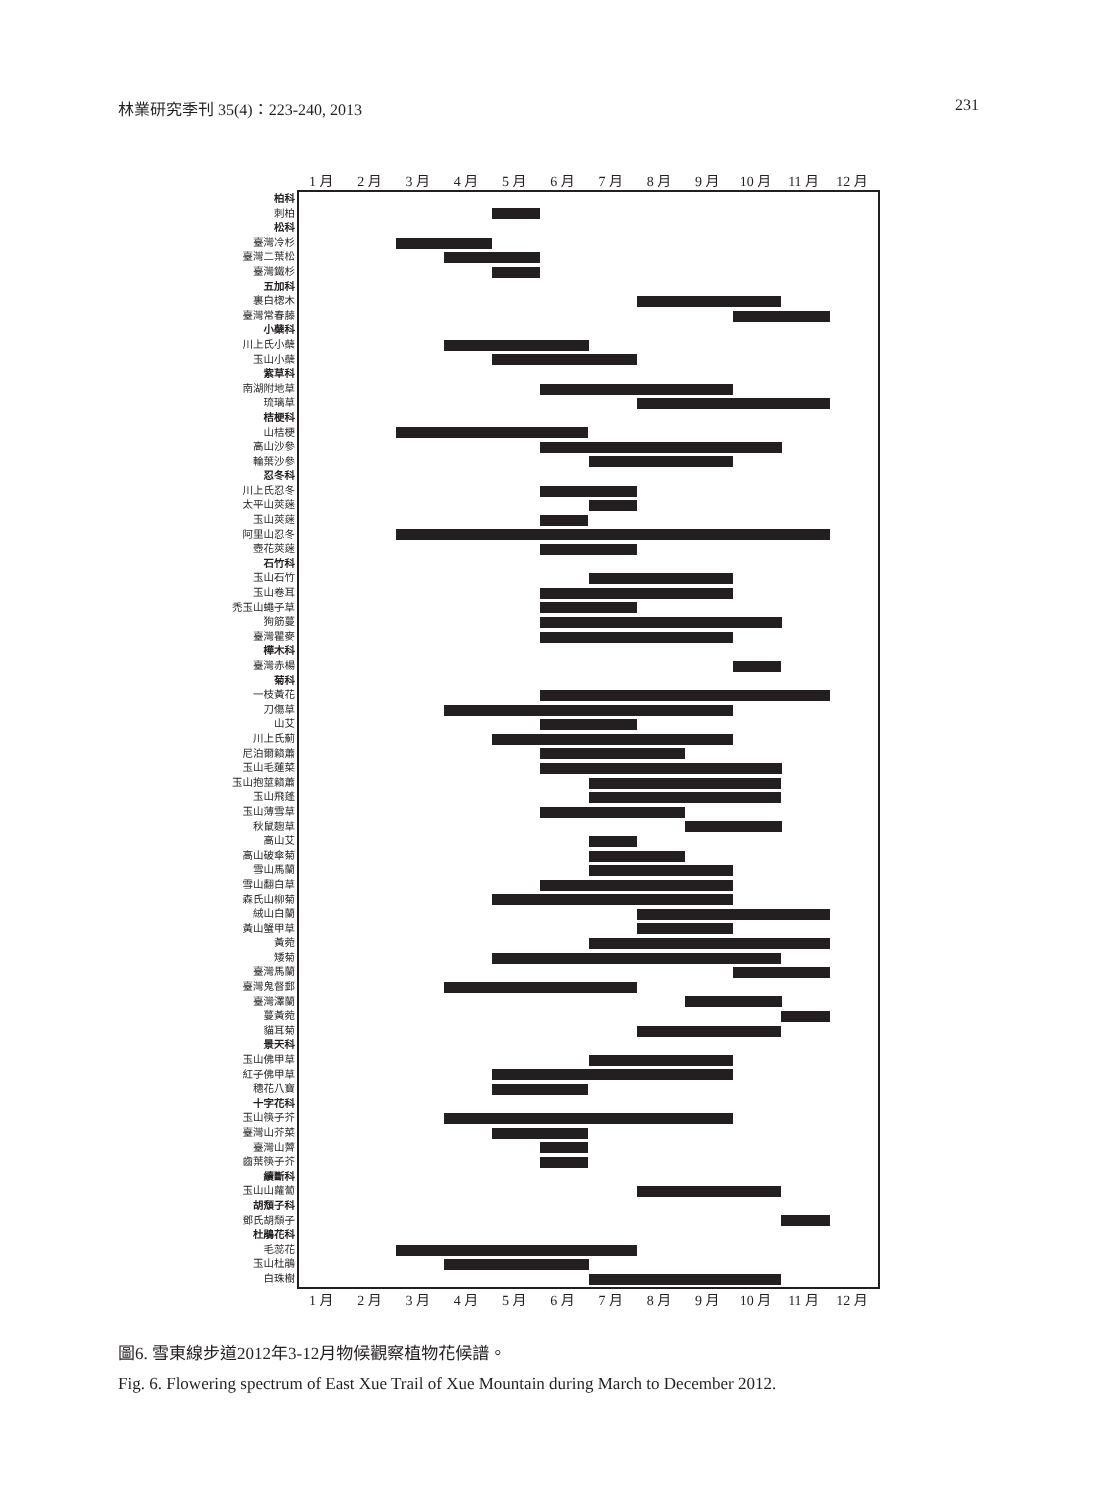林業研究季刊 35(4)：223-240, 2013 231
1 月 2 月 3 月 4 月 5 月 6 月 7 月 8 月 9 月 10 月 11 月 12 月
| 柏科 | |
| 刺柏 | |
| 松科 | |
| 臺灣冷杉 | |
| 臺灣二葉松 | |
| 臺灣鐵杉 | |
| 五加科 | |
| 裏白楤木 | |
| 臺灣常春藤 | |
| 小蘗科 | |
| 川上氏小蘗 | |
| 玉山小蘗 | |
| 紫草科 | |
| 南湖附地草 | |
| 琉璃草 | |
| 桔梗科 | |
| 山桔梗 | |
| 高山沙參 | |
| 輪葉沙參 | |
| 忍冬科 | |
| 川上氏忍冬 | |
| 太平山莢蒾 | |
| 玉山莢蒾 | |
| 阿里山忍冬 | |
| 壺花莢蒾 | |
| 石竹科 | |
| 玉山石竹 | |
| 玉山卷耳 | |
| 禿玉山蠅子草 | |
| 狗筋蔓 | |
| 臺灣瞿麥 | |
| 樺木科 | |
| 臺灣赤楊 | |
| 菊科 | |
| 一枝黃花 | |
| 刀傷草 | |
| 山艾 | |
| 川上氏薊 | |
| 尼泊爾籟蕭 | |
| 玉山毛蓮菜 | |
| 玉山抱莖籟蕭 | |
| 玉山飛蓬 | |
| 玉山薄雪草 | |
| 秋鼠麴草 | |
| 高山艾 | |
| 高山破傘菊 | |
| 雪山馬蘭 | |
| 雪山翻白草 | |
| 森氏山柳菊 | |
| 絨山白蘭 | |
| 黃山蟹甲草 | |
| 黃菀 | |
| 矮菊 | |
| 臺灣馬蘭 | |
| 臺灣鬼督郵 | |
| 臺灣澤蘭 | |
| 蔓黃菀 | |
| 貓耳菊 | |
| 景天科 | |
| 玉山佛甲草 | |
| 紅子佛甲草 | |
| 穗花八寶 | |
| 十字花科 | |
| 玉山筷子芥 | |
| 臺灣山芥菜 | |
| 臺灣山薺 | |
| 齒葉筷子芥 | |
| 續斷科 | |
| 玉山山蘿蔔 | |
| 胡頹子科 | |
| 鄧氏胡頹子 | |
| 杜鵑花科 | |
| 毛蕊花 | |
| 玉山杜鵑 | |
| 白珠樹 | |
1 月 2 月 3 月 4 月 5 月 6 月 7 月 8 月 9 月 10 月 11 月 12 月
圖6. 雪東線步道2012年3-12月物候觀察植物花候譜。
Fig. 6. Flowering spectrum of East Xue Trail of Xue Mountain during March to December 2012.